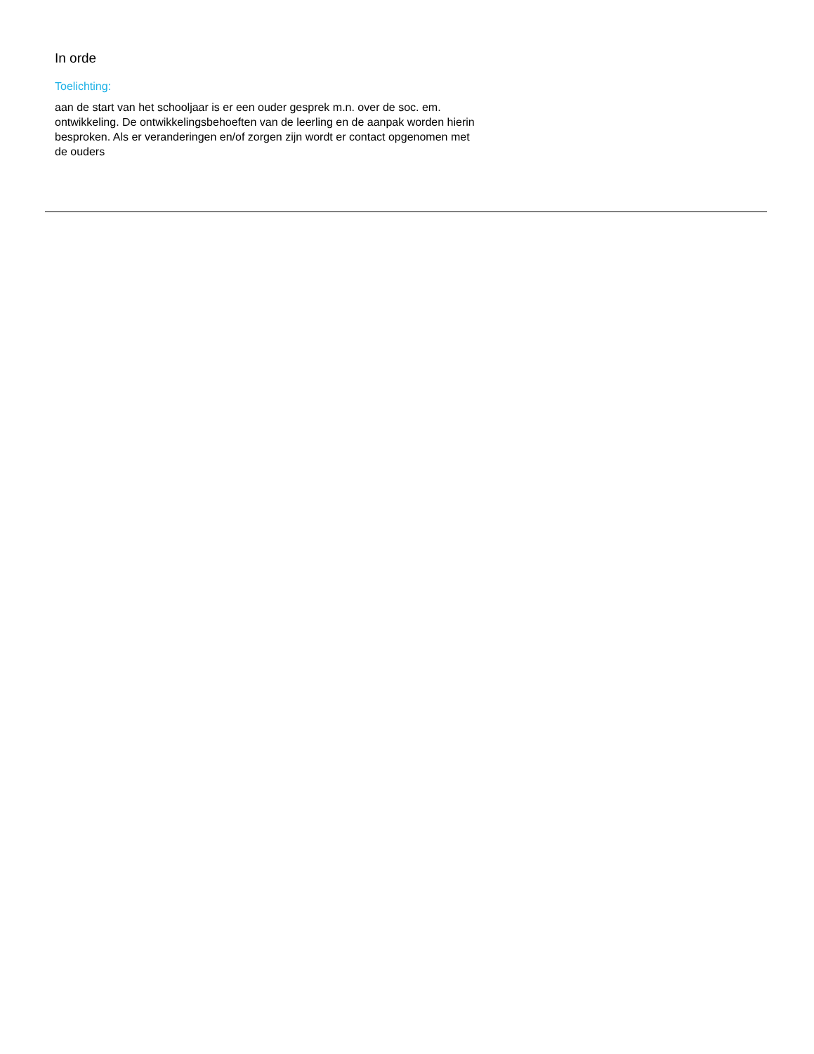In orde
Toelichting:
aan de start van het schooljaar is er een ouder gesprek m.n. over de soc. em. ontwikkeling. De ontwikkelingsbehoeften van de leerling en de aanpak worden hierin besproken. Als er veranderingen en/of zorgen zijn wordt er contact opgenomen met de ouders